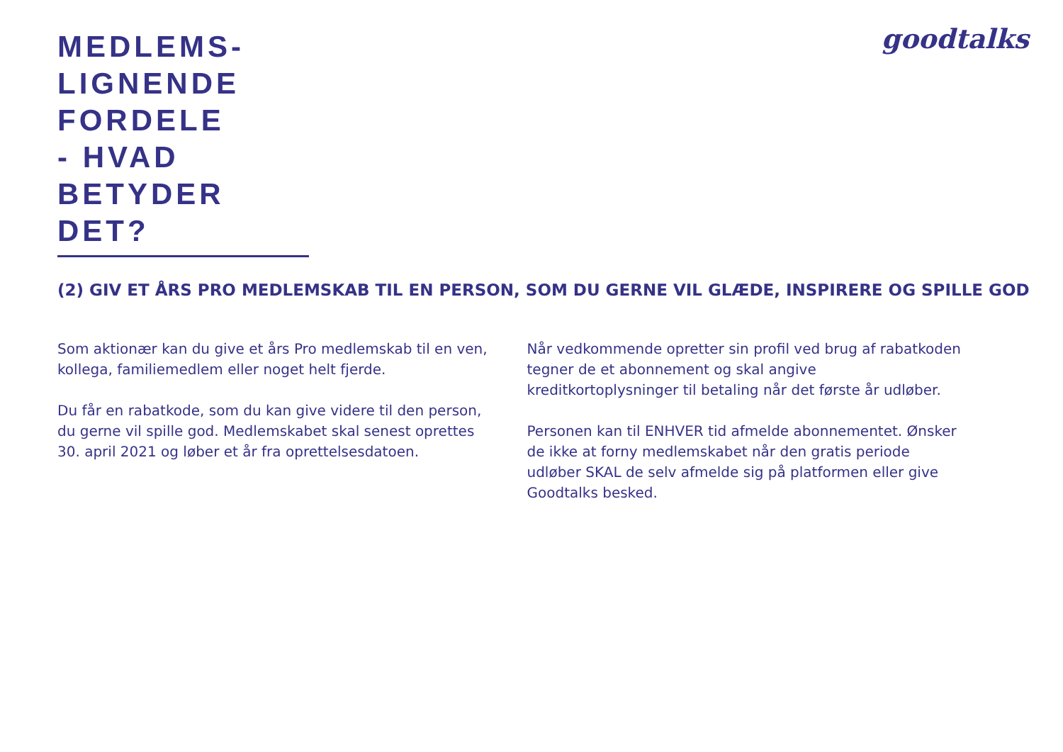MEDLEMS-
LIGNENDE
FORDELE
- HVAD
BETYDER
DET?
goodtalks
(2) GIV ET ÅRS PRO MEDLEMSKAB TIL EN PERSON, SOM DU GERNE VIL GLÆDE, INSPIRERE OG SPILLE GOD
Som aktionær kan du give et års Pro medlemskab til en ven, kollega, familiemedlem eller noget helt fjerde.
Du får en rabatkode, som du kan give videre til den person, du gerne vil spille god. Medlemskabet skal senest oprettes 30. april 2021 og løber et år fra oprettelsesdatoen.
Når vedkommende opretter sin profil ved brug af rabatkoden tegner de et abonnement og skal angive kreditkortoplysninger til betaling når det første år udløber.
Personen kan til ENHVER tid afmelde abonnementet. Ønsker de ikke at forny medlemskabet når den gratis periode udløber SKAL de selv afmelde sig på platformen eller give Goodtalks besked.